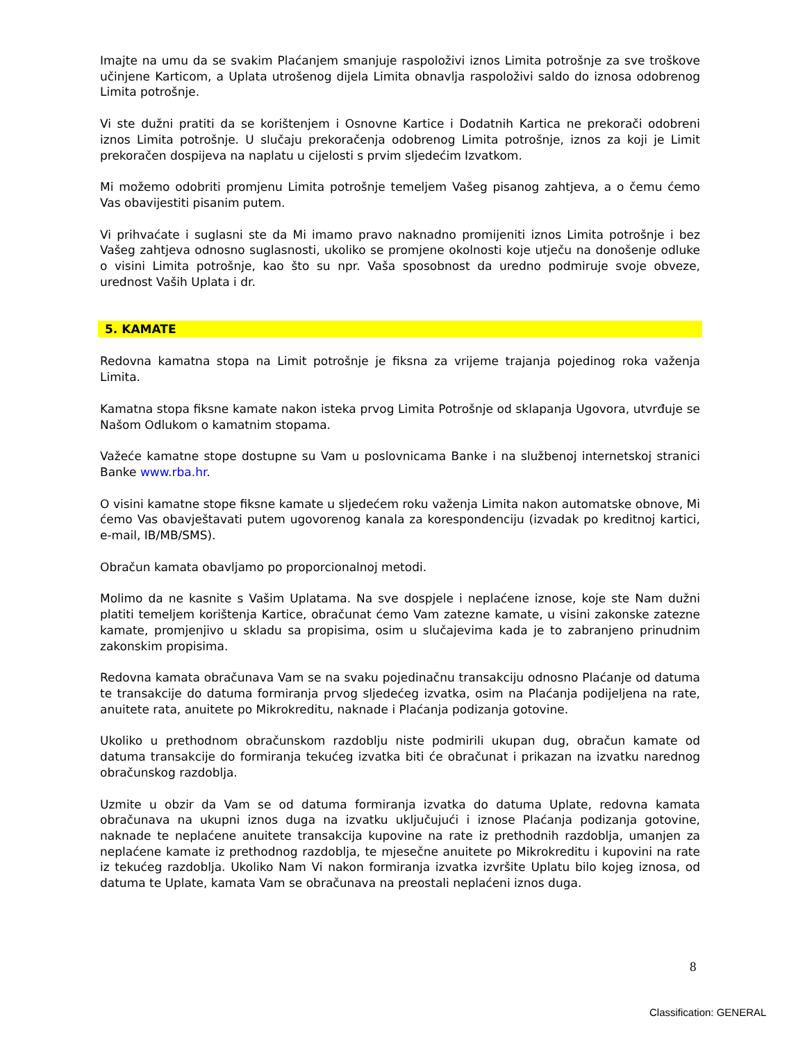Imajte na umu da se svakim Plaćanjem smanjuje raspoloživi iznos Limita potrošnje za sve troškove učinjene Karticom, a Uplata utrošenog dijela Limita obnavlja raspoloživi saldo do iznosa odobrenog Limita potrošnje.
Vi ste dužni pratiti da se korištenjem i Osnovne Kartice i Dodatnih Kartica ne prekorači odobreni iznos Limita potrošnje. U slučaju prekoračenja odobrenog Limita potrošnje, iznos za koji je Limit prekoračen dospijeva na naplatu u cijelosti s prvim sljedećim Izvatkom.
Mi možemo odobriti promjenu Limita potrošnje temeljem Vašeg pisanog zahtjeva, a o čemu ćemo Vas obavijestiti pisanim putem.
Vi prihvaćate i suglasni ste da Mi imamo pravo naknadno promijeniti iznos Limita potrošnje i bez Vašeg zahtjeva odnosno suglasnosti, ukoliko se promjene okolnosti koje utječu na donošenje odluke o visini Limita potrošnje, kao što su npr. Vaša sposobnost da uredno podmiruje svoje obveze, urednost Vaših Uplata i dr.
5. KAMATE
Redovna kamatna stopa na Limit potrošnje je fiksna za vrijeme trajanja pojedinog roka važenja Limita.
Kamatna stopa fiksne kamate nakon isteka prvog Limita Potrošnje od sklapanja Ugovora, utvrđuje se Našom Odlukom o kamatnim stopama.
Važeće kamatne stope dostupne su Vam u poslovnicama Banke i na službenoj internetskoj stranici Banke www.rba.hr.
O visini kamatne stope fiksne kamate u sljedećem roku važenja Limita nakon automatske obnove, Mi ćemo Vas obavještavati putem ugovorenog kanala za korespondenciju (izvadak po kreditnoj kartici, e-mail, IB/MB/SMS).
Obračun kamata obavljamo po proporcionalnoj metodi.
Molimo da ne kasnite s Vašim Uplatama. Na sve dospjele i neplaćene iznose, koje ste Nam dužni platiti temeljem korištenja Kartice, obračunat ćemo Vam zatezne kamate, u visini zakonske zatezne kamate, promjenjivo u skladu sa propisima, osim u slučajevima kada je to zabranjeno prinudnim zakonskim propisima.
Redovna kamata obračunava Vam se na svaku pojedinačnu transakciju odnosno Plaćanje od datuma te transakcije do datuma formiranja prvog sljedećeg izvatka, osim na Plaćanja podijeljena na rate, anuitete rata, anuitete po Mikrokreditu, naknade i Plaćanja podizanja gotovine.
Ukoliko u prethodnom obračunskom razdoblju niste podmirili ukupan dug, obračun kamate od datuma transakcije do formiranja tekućeg izvatka biti će obračunat i prikazan na izvatku narednog obračunskog razdoblja.
Uzmite u obzir da Vam se od datuma formiranja izvatka do datuma Uplate, redovna kamata obračunava na ukupni iznos duga na izvatku uključujući i iznose Plaćanja podizanja gotovine, naknade te neplaćene anuitete transakcija kupovine na rate iz prethodnih razdoblja, umanjen za neplaćene kamate iz prethodnog razdoblja, te mjesečne anuitete po Mikrokreditu i kupovini na rate iz tekućeg razdoblja. Ukoliko Nam Vi nakon formiranja izvatka izvršite Uplatu bilo kojeg iznosa, od datuma te Uplate, kamata Vam se obračunava na preostali neplaćeni iznos duga.
8
Classification: GENERAL